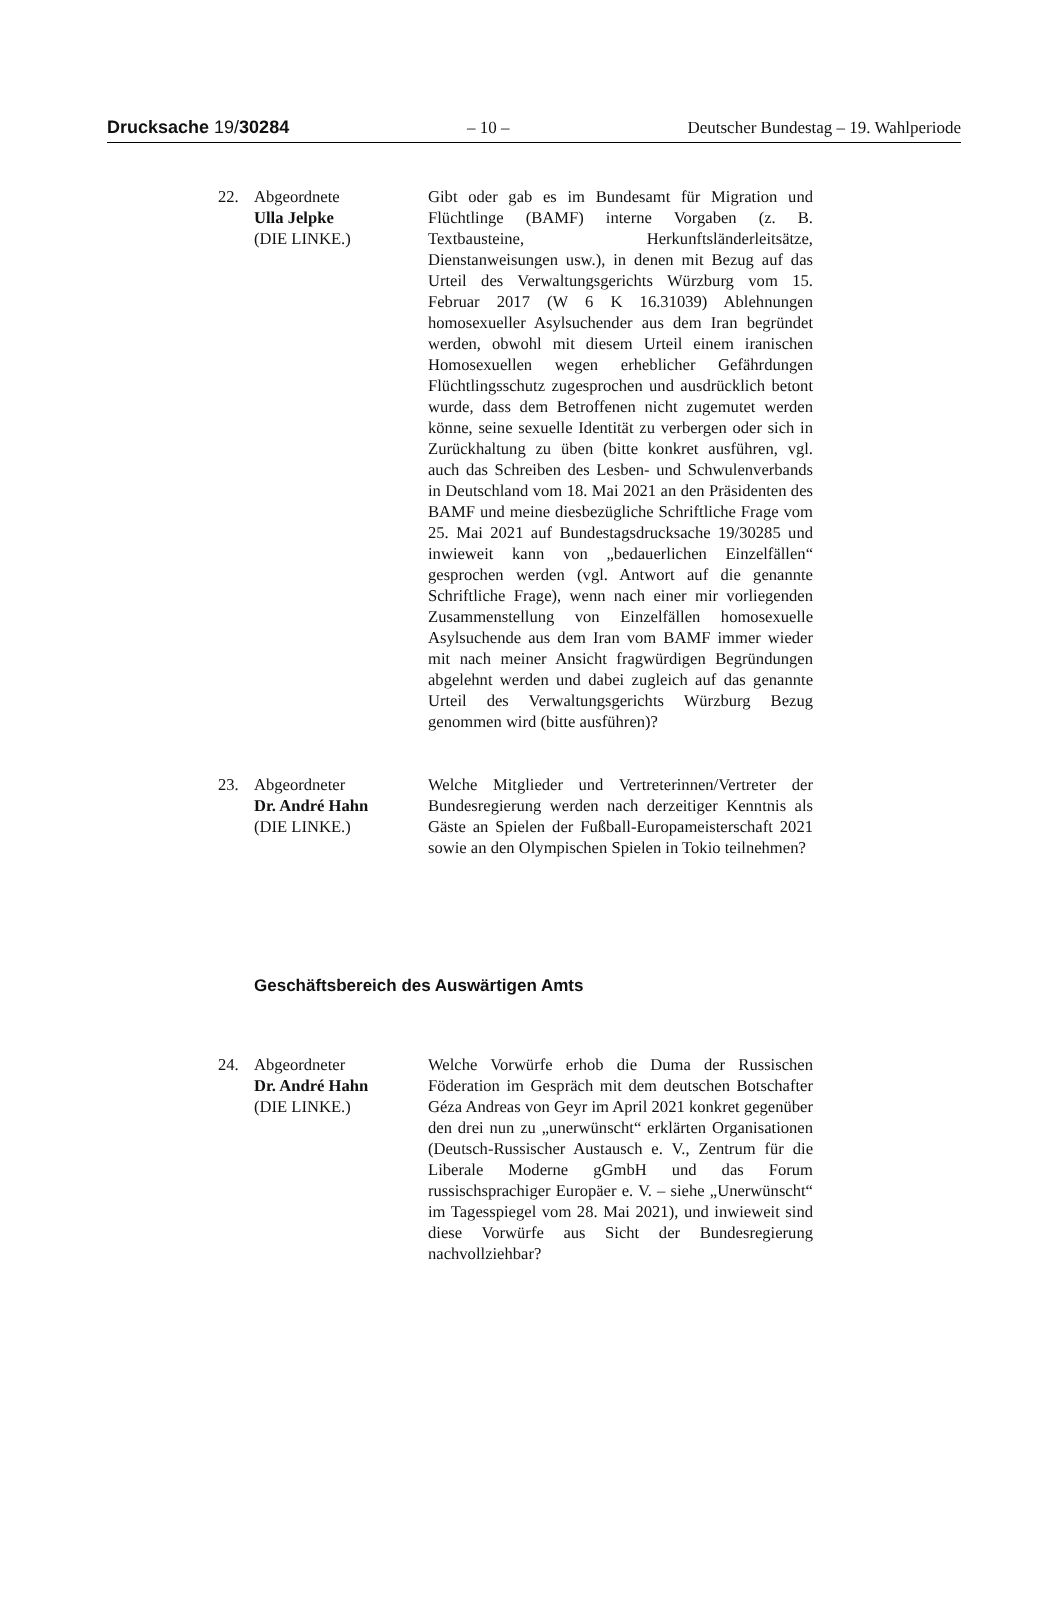Drucksache 19/30284 – 10 – Deutscher Bundestag – 19. Wahlperiode
22. Abgeordnete
Ulla Jelpke
(DIE LINKE.)
Gibt oder gab es im Bundesamt für Migration und Flüchtlinge (BAMF) interne Vorgaben (z. B. Textbausteine, Herkunftsländerleitsätze, Dienstanweisungen usw.), in denen mit Bezug auf das Urteil des Verwaltungsgerichts Würzburg vom 15. Februar 2017 (W 6 K 16.31039) Ablehnungen homosexueller Asylsuchender aus dem Iran begründet werden, obwohl mit diesem Urteil einem iranischen Homosexuellen wegen erheblicher Gefährdungen Flüchtlingsschutz zugesprochen und ausdrücklich betont wurde, dass dem Betroffenen nicht zugemutet werden könne, seine sexuelle Identität zu verbergen oder sich in Zurückhaltung zu üben (bitte konkret ausführen, vgl. auch das Schreiben des Lesben- und Schwulenverbands in Deutschland vom 18. Mai 2021 an den Präsidenten des BAMF und meine diesbezügliche Schriftliche Frage vom 25. Mai 2021 auf Bundestagsdrucksache 19/30285 und inwieweit kann von „bedauerlichen Einzelfällen“ gesprochen werden (vgl. Antwort auf die genannte Schriftliche Frage), wenn nach einer mir vorliegenden Zusammenstellung von Einzelfällen homosexuelle Asylsuchende aus dem Iran vom BAMF immer wieder mit nach meiner Ansicht fragwürdigen Begründungen abgelehnt werden und dabei zugleich auf das genannte Urteil des Verwaltungsgerichts Würzburg Bezug genommen wird (bitte ausführen)?
23. Abgeordneter
Dr. André Hahn
(DIE LINKE.)
Welche Mitglieder und Vertreterinnen/Vertreter der Bundesregierung werden nach derzeitiger Kenntnis als Gäste an Spielen der Fußball-Europameisterschaft 2021 sowie an den Olympischen Spielen in Tokio teilnehmen?
Geschäftsbereich des Auswärtigen Amts
24. Abgeordneter
Dr. André Hahn
(DIE LINKE.)
Welche Vorwürfe erhob die Duma der Russischen Föderation im Gespräch mit dem deutschen Botschafter Géza Andreas von Geyr im April 2021 konkret gegenüber den drei nun zu „unerwünscht“ erklärten Organisationen (Deutsch-Russischer Austausch e. V., Zentrum für die Liberale Moderne gGmbH und das Forum russischsprachiger Europäer e. V. – siehe „Unerwünscht“ im Tagesspiegel vom 28. Mai 2021), und inwieweit sind diese Vorwürfe aus Sicht der Bundesregierung nachvollziehbar?